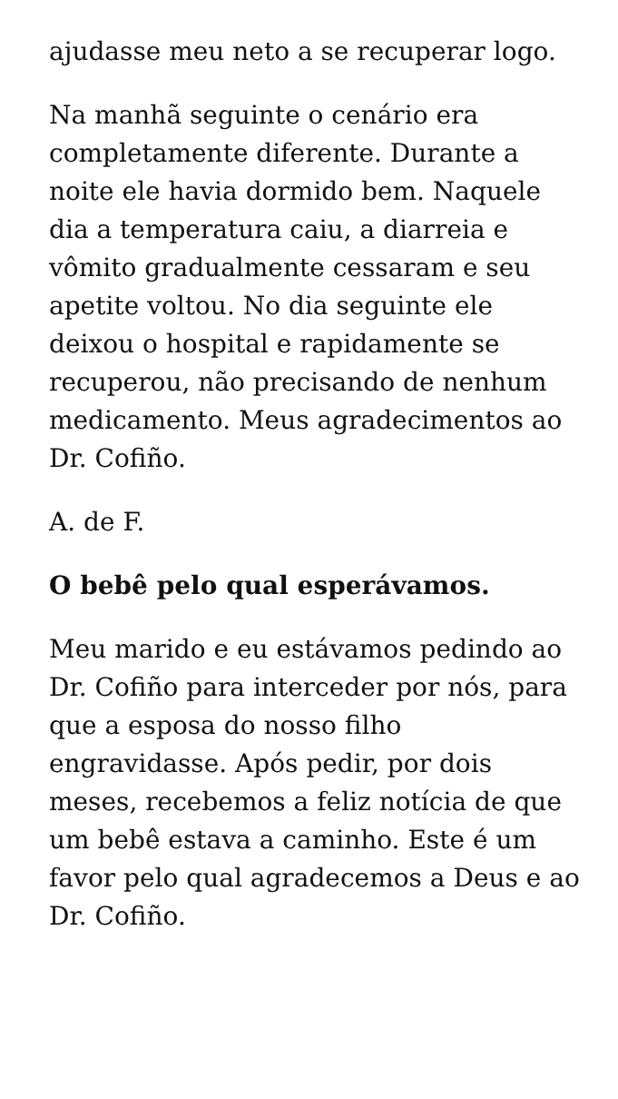ajudasse meu neto a se recuperar logo.
Na manhã seguinte o cenário era completamente diferente. Durante a noite ele havia dormido bem. Naquele dia a temperatura caiu, a diarreia e vômito gradualmente cessaram e seu apetite voltou. No dia seguinte ele deixou o hospital e rapidamente se recuperou, não precisando de nenhum medicamento. Meus agradecimentos ao Dr. Cofiño.
A. de F.
O bebê pelo qual esperávamos.
Meu marido e eu estávamos pedindo ao Dr. Cofiño para interceder por nós, para que a esposa do nosso filho engravidasse. Após pedir, por dois meses, recebemos a feliz notícia de que um bebê estava a caminho. Este é um favor pelo qual agradecemos a Deus e ao Dr. Cofiño.